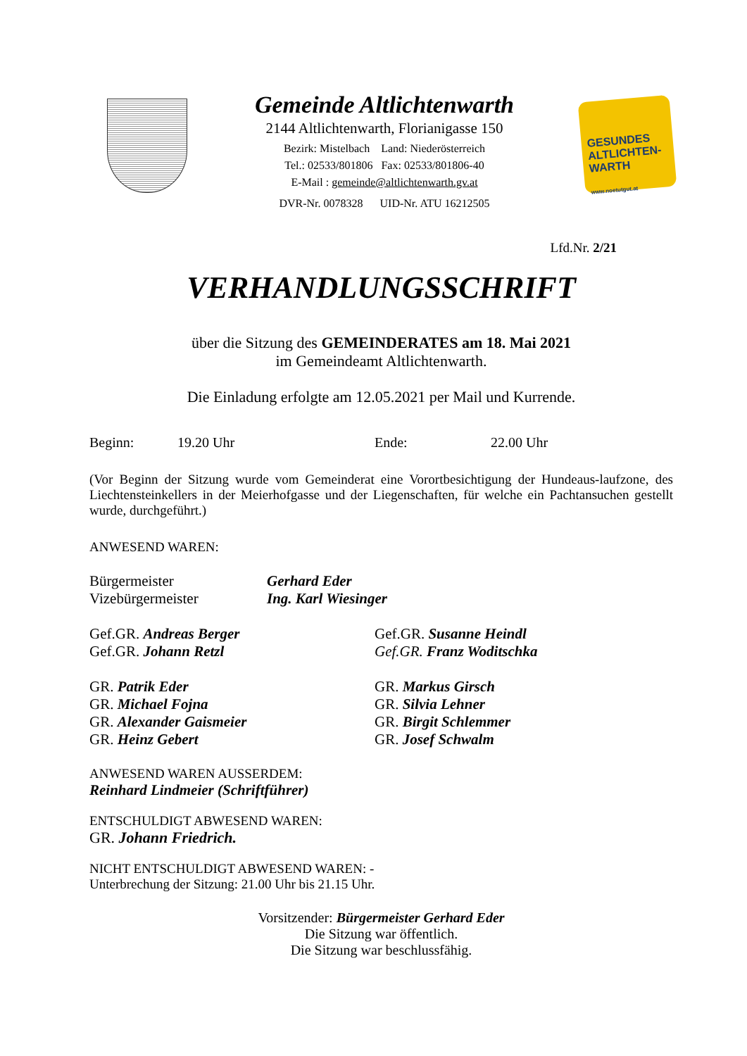Gemeinde Altlichtenwarth
2144 Altlichtenwarth, Florianigasse 150
Bezirk: Mistelbach Land: Niederösterreich
Tel.: 02533/801806 Fax: 02533/801806-40
E-Mail : gemeinde@altlichtenwarth.gv.at
DVR-Nr. 0078328 UID-Nr. ATU 16212505
GESUNDES ALTLICHTEN-WARTH
www.noetutgut.at
Lfd.Nr. 2/21
VERHANDLUNGSSCHRIFT
über die Sitzung des GEMEINDERATES am 18. Mai 2021
im Gemeindeamt Altlichtenwarth.
Die Einladung erfolgte am 12.05.2021 per Mail und Kurrende.
Beginn: 19.20 Uhr Ende: 22.00 Uhr
(Vor Beginn der Sitzung wurde vom Gemeinderat eine Vorortbesichtigung der Hundeaus-laufzone, des Liechtensteinkellers in der Meierhofgasse und der Liegenschaften, für welche ein Pachtansuchen gestellt wurde, durchgeführt.)
ANWESEND WAREN:
Bürgermeister Gerhard Eder
Vizebürgermeister Ing. Karl Wiesinger
Gef.GR. Andreas Berger
Gef.GR. Johann Retzl
Gef.GR. Susanne Heindl
Gef.GR. Franz Woditschka
GR. Patrik Eder
GR. Michael Fojna
GR. Alexander Gaismeier
GR. Heinz Gebert
GR. Markus Girsch
GR. Silvia Lehner
GR. Birgit Schlemmer
GR. Josef Schwalm
ANWESEND WAREN AUSSERDEM:
Reinhard Lindmeier (Schriftführer)
ENTSCHULDIGT ABWESEND WAREN:
GR. Johann Friedrich.
NICHT ENTSCHULDIGT ABWESEND WAREN: -
Unterbrechung der Sitzung: 21.00 Uhr bis 21.15 Uhr.
Vorsitzender: Bürgermeister Gerhard Eder
Die Sitzung war öffentlich.
Die Sitzung war beschlussfähig.